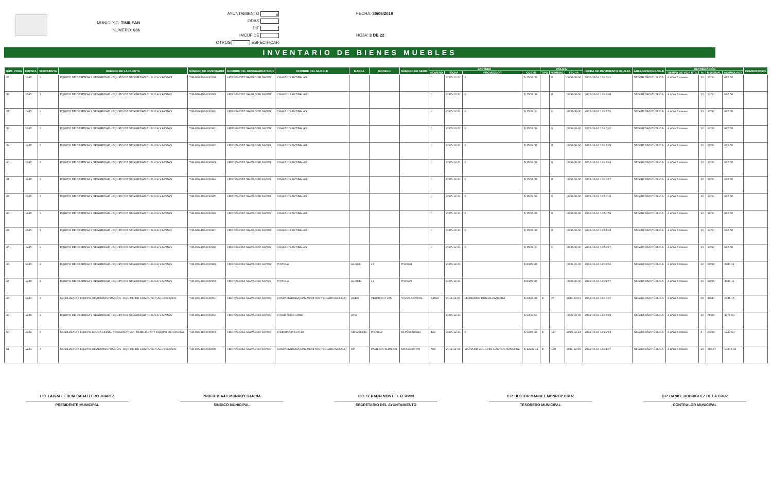MUNICIPIO: TIMILPAN
NÚMERO: 036
AYUNTAMIENTO X
ODAS
DIF
IMCUFIDE
OTROS ESPECIFICAR
FECHA: 30/06/2019
HOJA: 3 DE 22
INVENTARIO DE BIENES MUEBLES
| NÚM. PROG | CUENTA | SUBCUENTA | NOMBRE DE LA CUENTA | NÚMERO DE INVENTARIO | NOMBRE DEL RESGUARDATARIO | NOMBRE DEL MUEBLE | MARCA | MODELO | NÚMERO DE SERIE | FACTURA | | | | PÓLIZA | | | FECHA DE MOVIMIENTO DE ALTA | ÁREA RESPONSABLE | DEPRECIACIÓN | | | | COMENTARIOS |
| --- | --- | --- | --- | --- | --- | --- | --- | --- | --- | --- | --- | --- | --- | --- | --- | --- | --- | --- | --- | --- | --- | --- | --- |
| | | | | | | | | | | NÚMERO | FECHA | PROVEEDOR | COSTO | TIPO | NÚMERO | FECHA | | | TIEMPO DE VIDA ÚTIL | % | MENSUAL | ACUMULADA | |
| 35 | 1245 | 2 | EQUIPO DE DEFENSA Y SEGURIDAD - EQUIPO DE SEGURIDAD PUBLICA Y ARMAS | TIM-036-104-000038 | HERNANDEZ SALVADOR JAVIER | CHALECO ANTIBALAS | | | | 0 | 2005-12-31 | 0 | $ 1500.00 | | 0 | 0000-00-00 | 2012-06-16 13:42:41 | SEGURIDAD PÚBLICA | 4 años 5 meses | 10 | 12.50 | 662.50 | |
| 36 | 1245 | 2 | EQUIPO DE DEFENSA Y SEGURIDAD - EQUIPO DE SEGURIDAD PUBLICA Y ARMAS | TIM-036-104-000039 | HERNANDEZ SALVADOR JAVIER | CHALECO ANTIBALAS | | | | 0 | 2005-12-31 | 0 | $ 1500.00 | | 0 | 0000-00-00 | 2012-06-16 13:43:48 | SEGURIDAD PÚBLICA | 4 años 5 meses | 10 | 12.50 | 662.50 | |
| 37 | 1245 | 2 | EQUIPO DE DEFENSA Y SEGURIDAD - EQUIPO DE SEGURIDAD PUBLICA Y ARMAS | TIM-036-104-000040 | HERNANDEZ SALVADOR JAVIER | CHALECO ANTIBALAS | | | | 0 | 2005-12-31 | 0 | $ 1500.00 | | 0 | 0000-00-00 | 2012-06-16 13:45:50 | SEGURIDAD PÚBLICA | 4 años 5 meses | 10 | 12.50 | 662.50 | |
| 38 | 1245 | 2 | EQUIPO DE DEFENSA Y SEGURIDAD - EQUIPO DE SEGURIDAD PUBLICA Y ARMAS | TIM-036-104-000041 | HERNANDEZ SALVADOR JAVIER | CHALECO ANTIBALAS | | | | 0 | 2005-12-31 | 0 | $ 1500.00 | | 0 | 0000-00-00 | 2012-06-16 13:46:42 | SEGURIDAD PÚBLICA | 4 años 5 meses | 10 | 12.50 | 662.50 | |
| 39 | 1245 | 2 | EQUIPO DE DEFENSA Y SEGURIDAD - EQUIPO DE SEGURIDAD PUBLICA Y ARMAS | TIM-036-104-000042 | HERNANDEZ SALVADOR JAVIER | CHALECO ANTIBALAS | | | | 0 | 2005-12-31 | 0 | $ 1500.00 | | 0 | 0000-00-00 | 2012-06-16 13:47:39 | SEGURIDAD PÚBLICA | 4 años 5 meses | 10 | 12.50 | 662.50 | |
| 40 | 1245 | 2 | EQUIPO DE DEFENSA Y SEGURIDAD - EQUIPO DE SEGURIDAD PUBLICA Y ARMAS | TIM-036-104-000043 | HERNANDEZ SALVADOR JAVIER | CHALECO ANTIBALAS | | | | 0 | 2005-12-31 | 0 | $ 1500.00 | | 0 | 0000-00-00 | 2012-06-16 13:48:24 | SEGURIDAD PÚBLICA | 4 años 5 meses | 10 | 12.50 | 662.50 | |
| 41 | 1245 | 2 | EQUIPO DE DEFENSA Y SEGURIDAD - EQUIPO DE SEGURIDAD PUBLICA Y ARMAS | TIM-036-104-000044 | HERNANDEZ SALVADOR JAVIER | CHALECO ANTIBALAS | | | | 0 | 2005-12-31 | 0 | $ 1500.00 | | 0 | 0000-00-00 | 2012-06-16 13:49:17 | SEGURIDAD PÚBLICA | 4 años 5 meses | 10 | 12.50 | 662.50 | |
| 42 | 1245 | 2 | EQUIPO DE DEFENSA Y SEGURIDAD - EQUIPO DE SEGURIDAD PUBLICA Y ARMAS | TIM-036-104-000045 | HERNANDEZ SALVADOR JAVIER | CHALECO ANTIBALAS | | | | 0 | 2005-12-31 | 0 | $ 1500.00 | | 0 | 0000-00-00 | 2012-06-16 13:50:09 | SEGURIDAD PÚBLICA | 4 años 5 meses | 10 | 12.50 | 662.50 | |
| 43 | 1245 | 2 | EQUIPO DE DEFENSA Y SEGURIDAD - EQUIPO DE SEGURIDAD PUBLICA Y ARMAS | TIM-036-104-000046 | HERNANDEZ SALVADOR JAVIER | CHALECO ANTIBALAS | | | | 0 | 2005-12-31 | 0 | $ 1500.00 | | 0 | 0000-00-00 | 2012-06-16 13:50:59 | SEGURIDAD PÚBLICA | 4 años 5 meses | 10 | 12.50 | 662.50 | |
| 44 | 1245 | 2 | EQUIPO DE DEFENSA Y SEGURIDAD - EQUIPO DE SEGURIDAD PUBLICA Y ARMAS | TIM-036-104-000047 | HERNANDEZ SALVADOR JAVIER | CHALECO ANTIBALAS | | | | 0 | 2005-12-31 | 0 | $ 1500.00 | | 0 | 0000-00-00 | 2012-06-16 13:51:43 | SEGURIDAD PÚBLICA | 4 años 5 meses | 10 | 12.50 | 662.50 | |
| 45 | 1245 | 2 | EQUIPO DE DEFENSA Y SEGURIDAD - EQUIPO DE SEGURIDAD PUBLICA Y ARMAS | TIM-036-104-000048 | HERNANDEZ SALVADOR JAVIER | CHALECO ANTIBALAS | | | | 0 | 2005-12-31 | 0 | $ 1500.00 | | 0 | 0000-00-00 | 2012-06-16 13:53:17 | SEGURIDAD PÚBLICA | 4 años 5 meses | 10 | 12.50 | 662.50 | |
| 46 | 1245 | 2 | EQUIPO DE DEFENSA Y SEGURIDAD - EQUIPO DE SEGURIDAD PUBLICA Y ARMAS | TIM-036-104-000049 | HERNANDEZ SALVADOR JAVIER | PISTOLA | GLOCK | 17 | PSH698 | | 2005-12-31 | | $ 8345.90 | | | 0000-00-00 | 2012-06-16 14:03:52 | SEGURIDAD PÚBLICA | 4 años 5 meses | 10 | 69.55 | 3686.11 | |
| 47 | 1245 | 2 | EQUIPO DE DEFENSA Y SEGURIDAD - EQUIPO DE SEGURIDAD PUBLICA Y ARMAS | TIM-036-104-000050 | HERNANDEZ SALVADOR JAVIER | PISTOLA | GLOCK | 17 | PSH699 | | 2005-12-31 | | $ 8345.90 | | | 0000-00-00 | 2012-06-16 14:04:57 | SEGURIDAD PÚBLICA | 4 años 5 meses | 10 | 69.55 | 3686.11 | |
| 48 | 1241 | 4 | MOBILIARIO Y EQUIPO DE ADMINISTRACIÓN - EQUIPO DE COMPUTO Y ACCESORIOS | TIM-036-104-000051 | HERNANDEZ SALVADOR JAVIER | COMPUTADORA(CPU,MONITOR,TECLADO,MOUSE) | ACER | VERITON X 275 | VX275-SDA500L | A1520 | 2011-11-07 | LEONARDO RUIZ ALCANTARA | $ 2990.00 | E | 25 | 2011-10-03 | 2012-06-16 14:10:47 | SEGURIDAD PÚBLICA | 4 años 5 meses | 20 | 49.83 | 2641.15 | |
| 49 | 1245 | 2 | EQUIPO DE DEFENSA Y SEGURIDAD - EQUIPO DE SEGURIDAD PUBLICA Y ARMAS | TIM-036-104-000052 | HERNANDEZ SALVADOR JAVIER | VISOR NOCTURNO | ATM | | | | 2005-12-31 | | $ 9006.83 | | | 0000-00-00 | 2012-06-16 14:17:29 | SEGURIDAD PÚBLICA | 4 años 5 meses | 10 | 75.06 | 3978.03 | |
| 50 | 1242 | 6 | MOBILIARIO Y EQUIPO EDUCACIONAL Y RECREATIVO - MOBILIARIO Y EQUIPO DE OFICINA | TIM-036-104-000053 | HERNANDEZ SALVADOR JAVIER | VIDEOPROYECTOR | VIEWSONIC | PJD5112 | RLP094806911 | 122 | 2005-12-31 | 0 | $ 9430.00 | E | 117 | 2010-02-24 | 2012-06-16 14:22:54 | SEGURIDAD PÚBLICA | 4 años 5 meses | 3 | 23.58 | 1249.50 | |
| 51 | 1241 | 4 | MOBILIARIO Y EQUIPO DE ADMINISTRACIÓN - EQUIPO DE COMPUTO Y ACCESORIOS | TIM-036-104-000055 | HERNANDEZ SALVADOR JAVIER | COMPUTADORA(CPU,MONITOR,TECLADO,MOUSE) | HP | PAVILION SLIMLINE | MXX1300FSW | 508 | 2011-12-06 | MARIA DE LOURDES CAMPOS SANCHEZ | $ 12232.11 | E | 140 | 2011-12-05 | 2012-06-16 14:31:47 | SEGURIDAD PÚBLICA | 4 años 5 meses | 20 | 203.87 | 10805.04 | |
LIC. LAURA LETICIA CABALLERO JUAREZ
PRESIDENTE MUNICIPAL
PROFR. ISAAC MONROY GARCIA
SINDICO MUNICIPAL
LIC. SERAFIN MONTIEL FERMIN
SECRETARIO DEL AYUNTAMIENTO
C.P. HECTOR MANUEL MONROY CRUZ
TESORERO MUNICIPAL
C.P. DANIEL RODRIGUEZ DE LA CRUZ
CONTRALOR MUNICIPAL